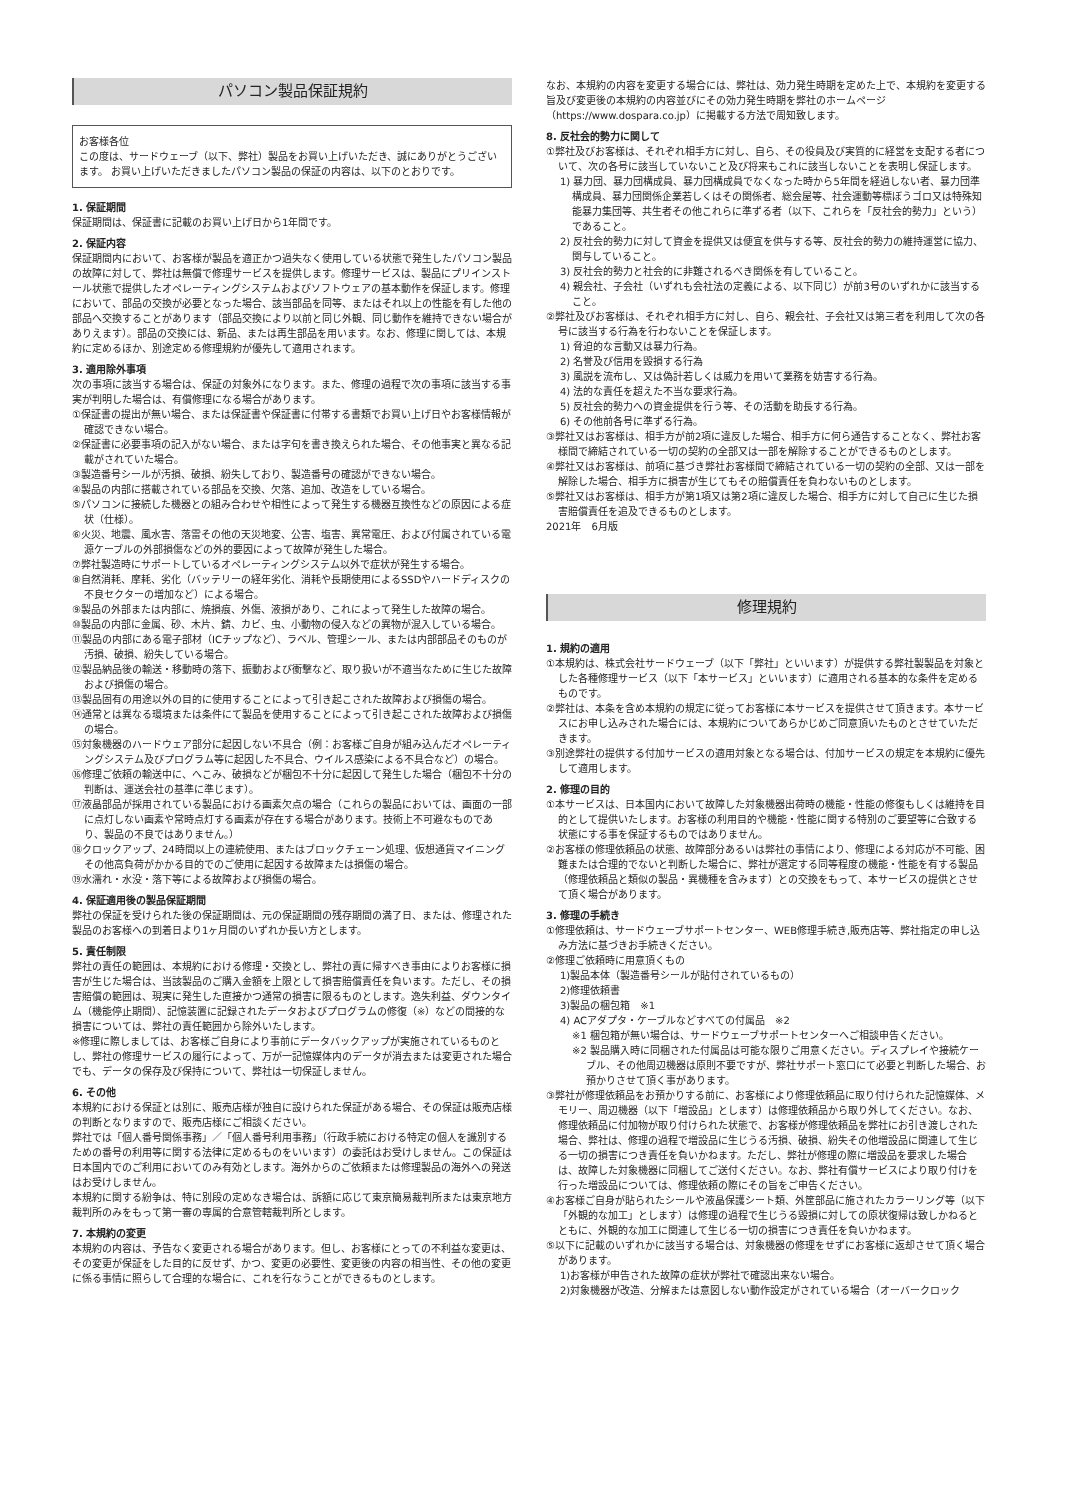パソコン製品保証規約
お客様各位
この度は、サードウェーブ（以下、弊社）製品をお買い上げいただき、誠にありがとうございます。 お買い上げいただきましたパソコン製品の保証の内容は、以下のとおりです。
1. 保証期間
保証期間は、保証書に記載のお買い上げ日から1年間です。
2. 保証内容
保証期間内において、お客様が製品を適正かつ過失なく使用している状態で発生したパソコン製品の故障に対して、弊社は無償で修理サービスを提供します。修理サービスは、製品にプリインストール状態で提供したオペレーティングシステムおよびソフトウェアの基本動作を保証します。修理において、部品の交換が必要となった場合、該当部品を同等、またはそれ以上の性能を有した他の部品へ交換することがあります（部品交換により以前と同じ外観、同じ動作を維持できない場合がありえます）。部品の交換には、新品、または再生部品を用います。なお、修理に関しては、本規約に定めるほか、別途定める修理規約が優先して適用されます。
3. 適用除外事項
次の事項に該当する場合は、保証の対象外になります。また、修理の過程で次の事項に該当する事実が判明した場合は、有償修理になる場合があります。
①保証書の提出が無い場合、または保証書や保証書に付帯する書類でお買い上げ日やお客様情報が確認できない場合。
②保証書に必要事項の記入がない場合、または字句を書き換えられた場合、その他事実と異なる記載がされていた場合。
③製造番号シールが汚損、破損、紛失しており、製造番号の確認ができない場合。
④製品の内部に搭載されている部品を交換、欠落、追加、改造をしている場合。
⑤パソコンに接続した機器との組み合わせや相性によって発生する機器互換性などの原因による症状（仕様）。
⑥火災、地震、風水害、落雷その他の天災地変、公害、塩害、異常電圧、および付属されている電源ケーブルの外部損傷などの外的要因によって故障が発生した場合。
⑦弊社製造時にサポートしているオペレーティングシステム以外で症状が発生する場合。
⑧自然消耗、摩耗、劣化（バッテリーの経年劣化、消耗や長期使用によるSSDやハードディスクの不良セクターの増加など）による場合。
⑨製品の外部または内部に、焼損痕、外傷、液損があり、これによって発生した故障の場合。
⑩製品の内部に金属、砂、木片、錆、カビ、虫、小動物の侵入などの異物が混入している場合。
⑪製品の内部にある電子部材（ICチップなど）、ラベル、管理シール、または内部部品そのものが汚損、破損、紛失している場合。
⑫製品納品後の輸送・移動時の落下、振動および衝撃など、取り扱いが不適当なために生じた故障および損傷の場合。
⑬製品固有の用途以外の目的に使用することによって引き起こされた故障および損傷の場合。
⑭通常とは異なる環境または条件にて製品を使用することによって引き起こされた故障および損傷の場合。
⑮対象機器のハードウェア部分に起因しない不具合（例：お客様ご自身が組み込んだオペレーティングシステム及びプログラム等に起因した不具合、ウイルス感染による不具合など）の場合。
⑯修理ご依頼の輸送中に、へこみ、破損などが梱包不十分に起因して発生した場合（梱包不十分の判断は、運送会社の基準に準じます）。
⑰液晶部品が採用されている製品における画素欠点の場合（これらの製品においては、画面の一部に点灯しない画素や常時点灯する画素が存在する場合があります。技術上不可避なものであり、製品の不良ではありません。）
⑱クロックアップ、24時間以上の連続使用、またはブロックチェーン処理、仮想通貨マイニングその他高負荷がかかる目的でのご使用に起因する故障または損傷の場合。
⑲水濡れ・水没・落下等による故障および損傷の場合。
4. 保証適用後の製品保証期間
弊社の保証を受けられた後の保証期間は、元の保証期間の残存期間の満了日、または、修理された製品のお客様への到着日より1ヶ月間のいずれか長い方とします。
5. 責任制限
弊社の責任の範囲は、本規約における修理・交換とし、弊社の責に帰すべき事由によりお客様に損害が生じた場合は、当該製品のご購入金額を上限として損害賠償責任を負います。ただし、その損害賠償の範囲は、現実に発生した直接かつ通常の損害に限るものとします。逸失利益、ダウンタイム（機能停止期間）、記憶装置に記録されたデータおよびプログラムの修復（※）などの間接的な損害については、弊社の責任範囲から除外いたします。
※修理に際しましては、お客様ご自身により事前にデータバックアップが実施されているものとし、弊社の修理サービスの履行によって、万が一記憶媒体内のデータが消去または変更された場合でも、データの保存及び保持について、弊社は一切保証しません。
6. その他
本規約における保証とは別に、販売店様が独自に設けられた保証がある場合、その保証は販売店様の判断となりますので、販売店様にご相談ください。
弊社では「個人番号関係事務」／「個人番号利用事務」（行政手続における特定の個人を識別するための番号の利用等に関する法律に定めるものをいいます）の委託はお受けしません。この保証は日本国内でのご利用においてのみ有効とします。海外からのご依頼または修理製品の海外への発送はお受けしません。
本規約に関する紛争は、特に別段の定めなき場合は、訴額に応じて東京簡易裁判所または東京地方裁判所のみをもって第一審の専属的合意管轄裁判所とします。
7. 本規約の変更
本規約の内容は、予告なく変更される場合があります。但し、お客様にとっての不利益な変更は、その変更が保証をした目的に反せず、かつ、変更の必要性、変更後の内容の相当性、その他の変更に係る事情に照らして合理的な場合に、これを行なうことができるものとします。
なお、本規約の内容を変更する場合には、弊社は、効力発生時期を定めた上で、本規約を変更する旨及び変更後の本規約の内容並びにその効力発生時期を弊社のホームページ（https://www.dospara.co.jp）に掲載する方法で周知致します。
8. 反社会的勢力に関して
①弊社及びお客様は、それぞれ相手方に対し、自ら、その役員及び実質的に経営を支配する者について、次の各号に該当していないこと及び将来もこれに該当しないことを表明し保証します。
1) 暴力団、暴力団構成員、暴力団構成員でなくなった時から5年間を経過しない者、暴力団準構成員、暴力団関係企業若しくはその関係者、総会屋等、社会運動等標ぼうゴロ又は特殊知能暴力集団等、共生者その他これらに準ずる者（以下、これらを「反社会的勢力」という）であること。
2) 反社会的勢力に対して資金を提供又は便宜を供与する等、反社会的勢力の維持運営に協力、関与していること。
3) 反社会的勢力と社会的に非難されるべき関係を有していること。
4) 親会社、子会社（いずれも会社法の定義による、以下同じ）が前3号のいずれかに該当すること。
②弊社及びお客様は、それぞれ相手方に対し、自ら、親会社、子会社又は第三者を利用して次の各号に該当する行為を行わないことを保証します。
1) 脅迫的な言動又は暴力行為。
2) 名誉及び信用を毀損する行為
3) 風説を流布し、又は偽計若しくは威力を用いて業務を妨害する行為。
4) 法的な責任を超えた不当な要求行為。
5) 反社会的勢力への資金提供を行う等、その活動を助長する行為。
6) その他前各号に準ずる行為。
③弊社又はお客様は、相手方が前2項に違反した場合、相手方に何ら通告することなく、弊社お客様間で締結されている一切の契約の全部又は一部を解除することができるものとします。
④弊社又はお客様は、前項に基づき弊社お客様間で締結されている一切の契約の全部、又は一部を解除した場合、相手方に損害が生じてもその賠償責任を負わないものとします。
⑤弊社又はお客様は、相手方が第1項又は第2項に違反した場合、相手方に対して自己に生じた損害賠償責任を追及できるものとします。
2021年　6月版
修理規約
1. 規約の適用
①本規約は、株式会社サードウェーブ（以下「弊社」といいます）が提供する弊社製製品を対象とした各種修理サービス（以下「本サービス」といいます）に適用される基本的な条件を定めるものです。
②弊社は、本条を含め本規約の規定に従ってお客様に本サービスを提供させて頂きます。本サービスにお申し込みされた場合には、本規約についてあらかじめご同意頂いたものとさせていただきます。
③別途弊社の提供する付加サービスの適用対象となる場合は、付加サービスの規定を本規約に優先して適用します。
2. 修理の目的
①本サービスは、日本国内において故障した対象機器出荷時の機能・性能の修復もしくは維持を目的として提供いたします。お客様の利用目的や機能・性能に関する特別のご要望等に合致する状態にする事を保証するものではありません。
②お客様の修理依頼品の状態、故障部分あるいは弊社の事情により、修理による対応が不可能、困難または合理的でないと判断した場合に、弊社が選定する同等程度の機能・性能を有する製品（修理依頼品と類似の製品・異機種を含みます）との交換をもって、本サービスの提供とさせて頂く場合があります。
3. 修理の手続き
①修理依頼は、サードウェーブサポートセンター、WEB修理手続き,販売店等、弊社指定の申し込み方法に基づきお手続きください。
②修理ご依頼時に用意頂くもの
1)製品本体（製造番号シールが貼付されているもの）
2)修理依頼書
3)製品の梱包箱　※1
4) ACアダプタ・ケーブルなどすべての付属品　※2
※1 梱包箱が無い場合は、サードウェーブサポートセンターへご相談申告ください。
※2 製品購入時に同梱された付属品は可能な限りご用意ください。ディスプレイや接続ケーブル、その他周辺機器は原則不要ですが、弊社サポート窓口にて必要と判断した場合、お預かりさせて頂く事があります。
③弊社が修理依頼品をお預かりする前に、お客様により修理依頼品に取り付けられた記憶媒体、メモリー、周辺機器（以下「増設品」とします）は修理依頼品から取り外してください。なお、修理依頼品に付加物が取り付けられた状態で、お客様が修理依頼品を弊社にお引き渡しされた場合、弊社は、修理の過程で増設品に生じうる汚損、破損、紛失その他増設品に関連して生じる一切の損害につき責任を負いかねます。ただし、弊社が修理の際に増設品を要求した場合は、故障した対象機器に同梱してご送付ください。なお、弊社有償サービスにより取り付けを行った増設品については、修理依頼の際にその旨をご申告ください。
④お客様ご自身が貼られたシールや液晶保護シート類、外筐部品に施されたカラーリング等（以下「外観的な加工」とします）は修理の過程で生じうる毀損に対しての原状復帰は致しかねるとともに、外観的な加工に関連して生じる一切の損害につき責任を負いかねます。
⑤以下に記載のいずれかに該当する場合は、対象機器の修理をせずにお客様に返却させて頂く場合があります。
1)お客様が申告された故障の症状が弊社で確認出来ない場合。
2)対象機器が改造、分解または意図しない動作設定がされている場合（オーバークロック